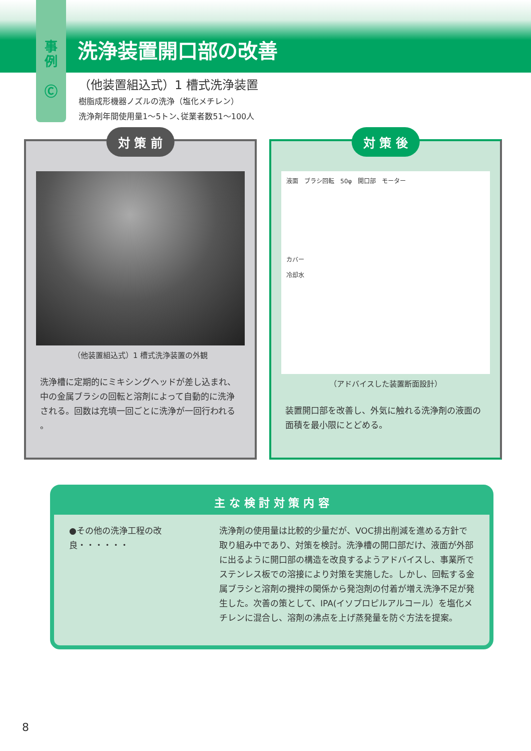事
例
Ⓒ
洗浄装置開口部の改善
（他装置組込式）1 槽式洗浄装置
樹脂成形機器ノズルの洗浄（塩化メチレン）
洗浄剤年間使用量1〜5トン､従業者数51〜100人
対 策 前
（他装置組込式）1 槽式洗浄装置の外観
洗浄槽に定期的にミキシングヘッドが差し込まれ、中の金属ブラシの回転と溶剤によって自動的に洗浄される。回数は充填一回ごとに洗浄が一回行われる 。
対 策 後
液面　ブラシ回転　50φ　開口部　モーター
カバー
冷却水
（アドバイスした装置断面設計）
装置開口部を改善し、外気に触れる洗浄剤の液面の面積を最小限にとどめる。
主 な 検 討 対 策 内 容
●その他の洗浄工程の改良・・・・・・ 洗浄剤の使用量は比較的少量だが、VOC排出削減を進める方針で取り組み中であり、対策を検討。洗浄槽の開口部だけ、液面が外部に出るように開口部の構造を改良するようアドバイスし、事業所でステンレス板での溶接により対策を実施した。しかし、回転する金属ブラシと溶剤の攪拌の関係から発泡剤の付着が増え洗浄不足が発生した。次善の策として、IPA(イソプロピルアルコール）を塩化メチレンに混合し、溶剤の沸点を上げ蒸発量を防ぐ方法を提案。
8